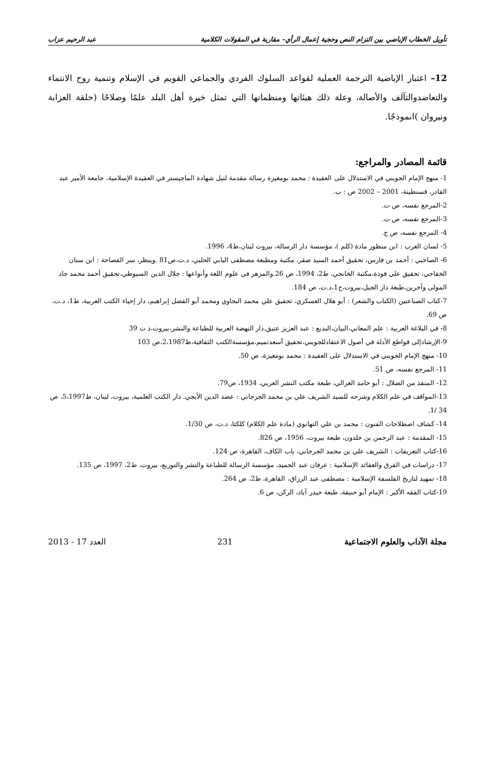تأويل الخطاب الإباضي بين التزام النص وحجية إعمال الرأي– مقاربة في المقولات الكلامية عبد الرحيم عزاب
12– اعتبار الإباضية الترجمة العملية لقواعد السلوك الفردي والجماعي القويم في الإسلام وتنمية روح الانتماء والتعاضدوالتآلف والأصالة، وعلة ذلك هيئاتها ومنظماتها التي تمثل خيرة أهل البلد علمًا وصلاحًا (حلقة العزابة ونيروان )انموذجًا.
قائمة المصادر والمراجع:
1- منهج الإمام الجويني في الاستدلال على العقيدة : محمد بومعيزة رسالة مقدمة لنيل شهادة الماجيستر في العقيدة الإسلامية، جامعة الأمير عبد القادر، قسنطينة، 2001 – 2002 ص : ب.
2-المرجع نفسه، ص ت.
3-المرجع نفسه، ص ت.
4- المرجع نفسه، ص ج.
5- لسان العرب : ابن منظور مادة (كلم )، مؤسسة دار الرسالة، بيروت لبنان،ط4، 1996.
6- الصاحبي : أحمد بن فارس، تحقيق أحمد السيد صقر، مكتبة ومطبعة مصطفى البابي الحلبي، د.ت،ص81 .وينظر، سر الفصاحة : ابن سنان الخفاجي، تحقيق علي فودة،مكتبة الخانجي، ط2، 1994، ص 26.والمزهر في علوم اللغة وأنواعها : جلال الدين السيوطي،تحقيق أحمد محمد جاد المولى وآخرين،طبعة دار الجبل،بيروت،ج1،د.ت، ص 184.
7-كتاب الصناعتين (الكتاب والشعر) : أبو هلال العسكري، تحقيق علي محمد البجاوي ومحمد أبو الفضل إبراهيم، دار إحياء الكتب العربية، ط1، د.ت، ص 69.
8- في البلاغة العربية : علم المعاني،البيان،البديع : عبد العزيز عتيق،دار النهضة العربية للطباعة والنشر،بيروت،د ت 39
9-الإرشادإلى قواطع الأدلة في أصول الاعتقادللجويني،تحقيق أسعدتميم،مؤسسةالكتب الثقافية،ط2،1987،ص 103
10- منهج الإمام الجويني في الاستدلال على العقيدة : محمد بومعيزة، ص 50.
11- المرجع نفسه، ص 51.
12- المنقذ من الضلال : أبو حامد الغزالي، طبعة مكتب النشر العربي، 1934، ص79.
13-المواقف في علم الكلام وشرحه للسيد الشريف علي بن محمد الجرجاني : عضد الدين الأيجي. دار الكتب العلمية، بيروت، لبنان، ط5،1997، ص 34 /1.
14- كشاف اصطلاحات الفنون : محمد بن علي التهانوي (مادة علم الكلام) كلكتا، د.ت، ص 1/30.
15- المقدمة : عبد الرحمن بن خلدون، طبعة بيروت، 1956، ص 826.
16-كتاب التعريفات : الشريف علي بن محمد الجرجاني، باب الكاف، القاهرة، ص 124.
17- دراسات في الفرق والعقائد الإسلامية : عرفان عبد الحميد، مؤسسة الرسالة للطباعة والنشر والتوزيع، بيروت، ط2، 1997، ص 135.
18- تمهيد لتاريخ الفلسفة الإسلامية : مصطفى عبد الرزاق، القاهرة، ط2، ص 264.
19-كتاب الفقه الأكبر : الإمام أبو حنيفة، طبعة حيدر آباد، الركن، ص 6.
مجلة الآداب والعلوم الاجتماعية 231 العدد 17 - 2013